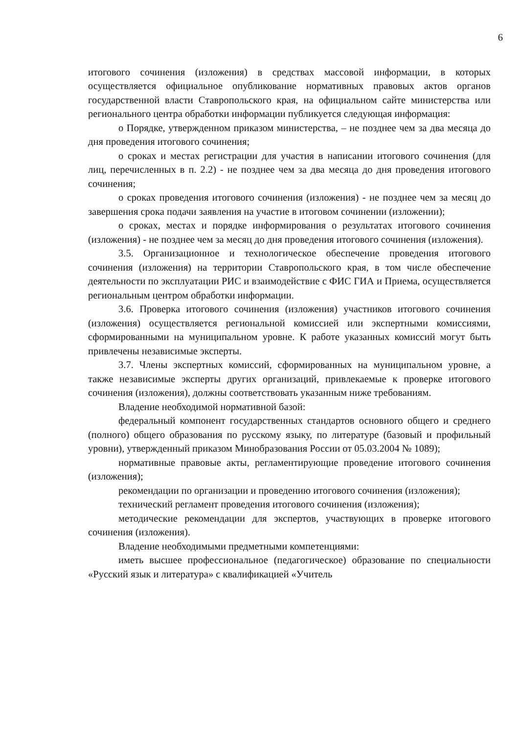6
итогового сочинения (изложения) в средствах массовой информации, в которых осуществляется официальное опубликование нормативных правовых актов органов государственной власти Ставропольского края, на официальном сайте министерства или регионального центра обработки информации публикуется следующая информация:
о Порядке, утвержденном приказом министерства, – не позднее чем за два месяца до дня проведения итогового сочинения;
о сроках и местах регистрации для участия в написании итогового сочинения (для лиц, перечисленных в п. 2.2) - не позднее чем за два месяца до дня проведения итогового сочинения;
о сроках проведения итогового сочинения (изложения) - не позднее чем за месяц до завершения срока подачи заявления на участие в итоговом сочинении (изложении);
о сроках, местах и порядке информирования о результатах итогового сочинения (изложения) - не позднее чем за месяц до дня проведения итогового сочинения (изложения).
3.5. Организационное и технологическое обеспечение проведения итогового сочинения (изложения) на территории Ставропольского края, в том числе обеспечение деятельности по эксплуатации РИС и взаимодействие с ФИС ГИА и Приема, осуществляется региональным центром обработки информации.
3.6. Проверка итогового сочинения (изложения) участников итогового сочинения (изложения) осуществляется региональной комиссией или экспертными комиссиями, сформированными на муниципальном уровне. К работе указанных комиссий могут быть привлечены независимые эксперты.
3.7. Члены экспертных комиссий, сформированных на муниципальном уровне, а также независимые эксперты других организаций, привлекаемые к проверке итогового сочинения (изложения), должны соответствовать указанным ниже требованиям.
Владение необходимой нормативной базой:
федеральный компонент государственных стандартов основного общего и среднего (полного) общего образования по русскому языку, по литературе (базовый и профильный уровни), утвержденный приказом Минобразования России от 05.03.2004 № 1089);
нормативные правовые акты, регламентирующие проведение итогового сочинения (изложения);
рекомендации по организации и проведению итогового сочинения (изложения);
технический регламент проведения итогового сочинения (изложения);
методические рекомендации для экспертов, участвующих в проверке итогового сочинения (изложения).
Владение необходимыми предметными компетенциями:
иметь высшее профессиональное (педагогическое) образование по специальности «Русский язык и литература» с квалификацией «Учитель